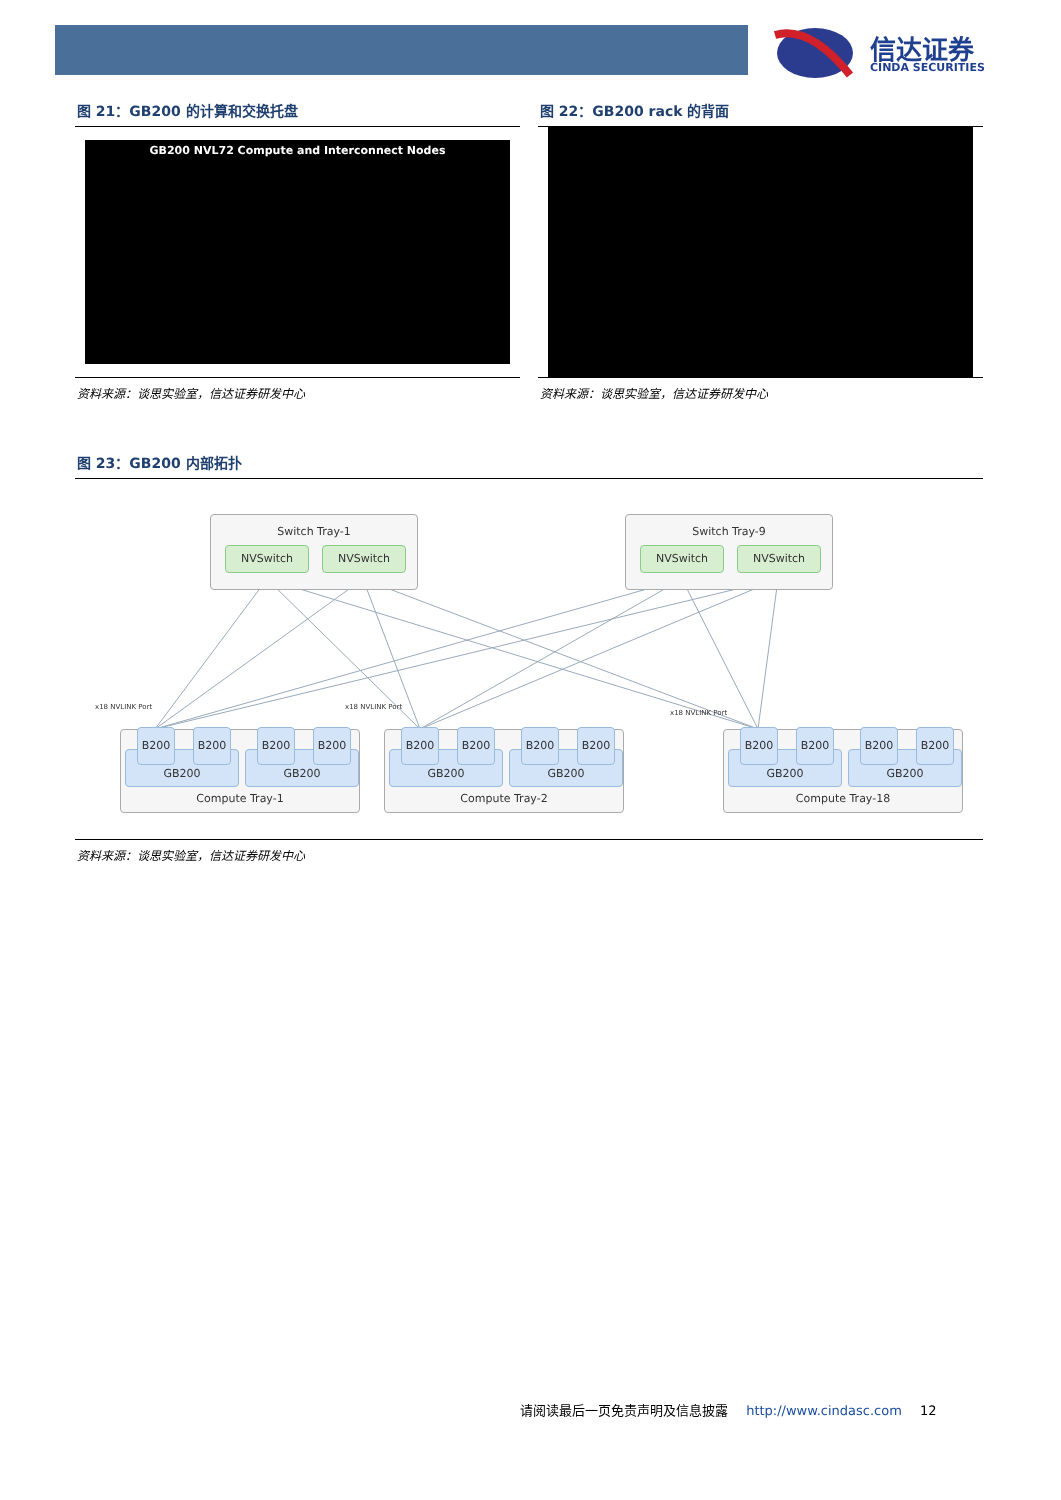信达证券
CINDA SECURITIES
图 21：GB200 的计算和交换托盘
GB200 NVL72 Compute and Interconnect Nodes
资料来源：谈思实验室，信达证券研发中心
图 22：GB200 rack 的背面
资料来源：谈思实验室，信达证券研发中心
图 23：GB200 内部拓扑
Switch Tray-1
NVSwitch NVSwitch
Switch Tray-9
NVSwitch NVSwitch
x18 NVLINK Port x18 NVLINK Port
x18 NVLINK Port
Compute Tray-1 Compute Tray-2 Compute Tray-18
GB200 GB200 GB200 GB200 GB200 GB200
B200 B200 B200 B200 B200 B200 B200 B200 B200 B200 B200 B200
资料来源：谈思实验室，信达证券研发中心
请阅读最后一页免责声明及信息披露 http://www.cindasc.com 12